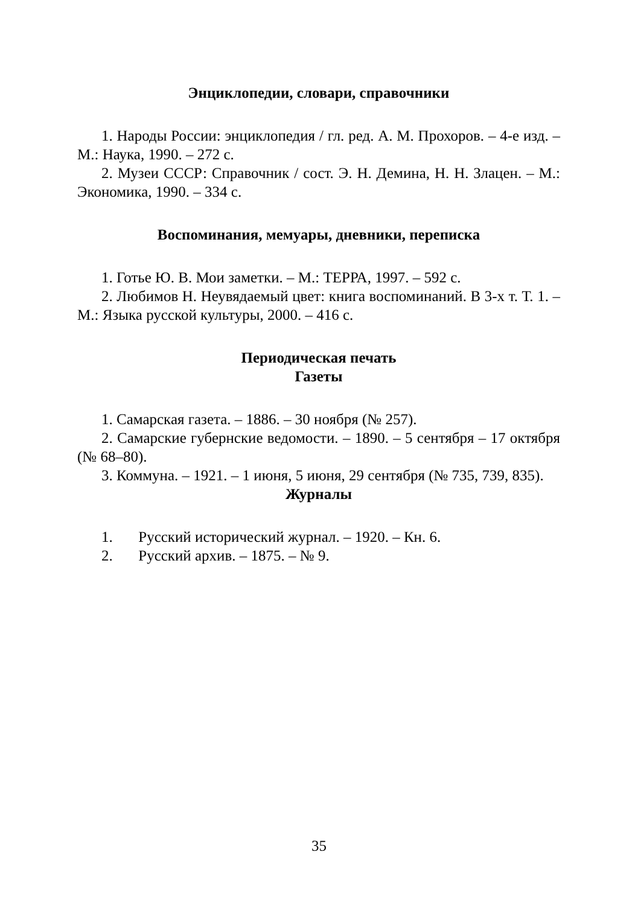Энциклопедии, словари, справочники
1. Народы России: энциклопедия / гл. ред. А. М. Прохоров. – 4-е изд. – М.: Наука, 1990. – 272 с.
2. Музеи СССР: Справочник / сост. Э. Н. Демина, Н. Н. Злацен. – М.: Экономика, 1990. – 334 с.
Воспоминания, мемуары, дневники, переписка
1. Готье Ю. В. Мои заметки. – М.: ТЕРРА, 1997. – 592 с.
2. Любимов Н. Неувядаемый цвет: книга воспоминаний. В 3-х т. Т. 1. – М.: Языка русской культуры, 2000. – 416 с.
Периодическая печать
Газеты
1. Самарская газета. – 1886. – 30 ноября (№ 257).
2. Самарские губернские ведомости. – 1890. – 5 сентября – 17 октября (№ 68–80).
3. Коммуна. – 1921. – 1 июня, 5 июня, 29 сентября (№ 735, 739, 835).
Журналы
1. Русский исторический журнал. – 1920. – Кн. 6.
2. Русский архив. – 1875. – № 9.
35